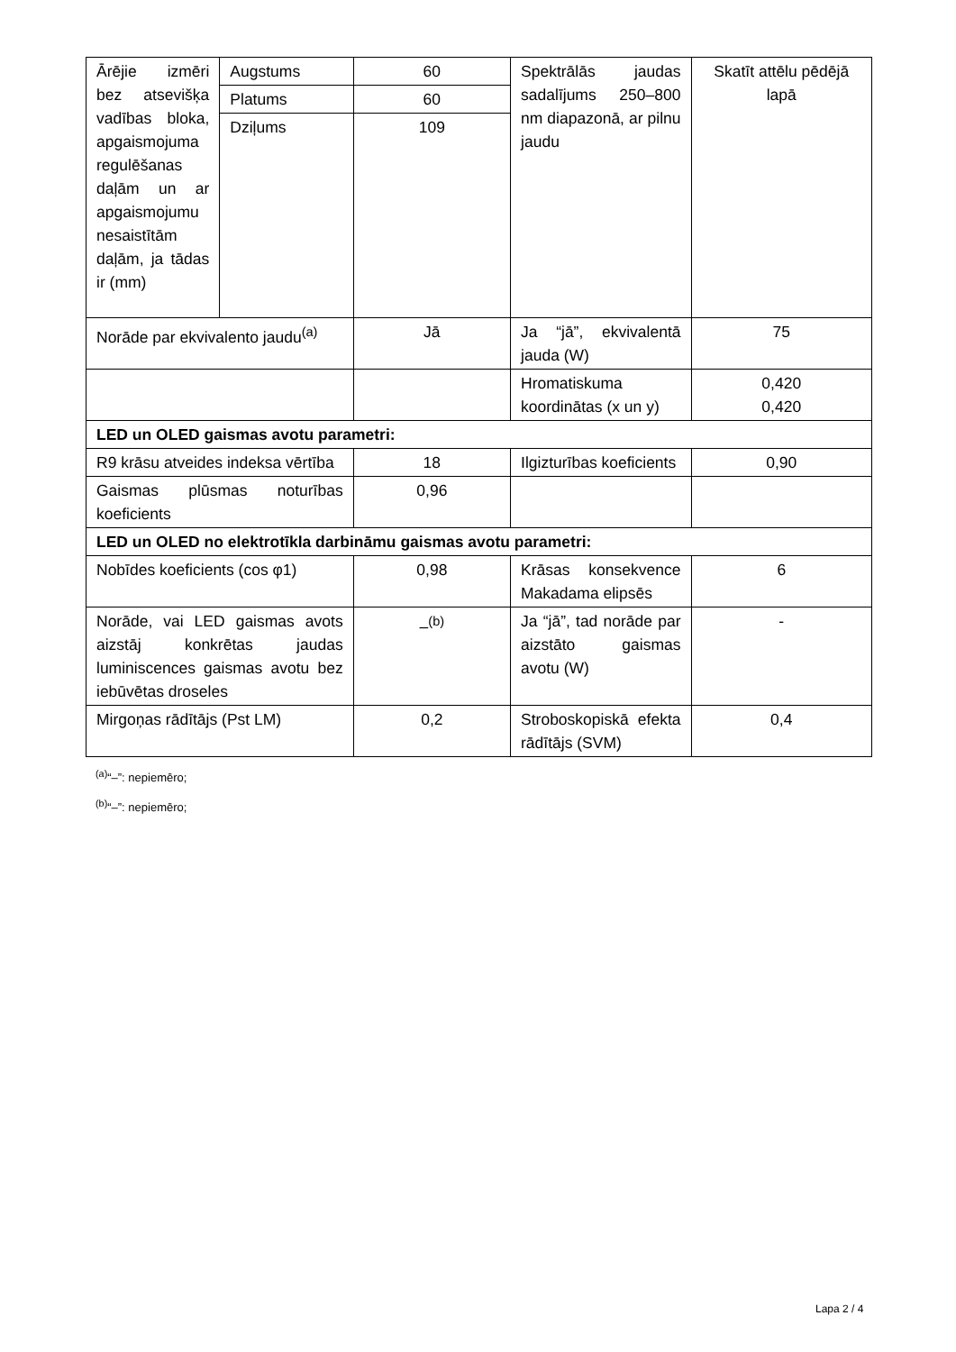| Ārējie izmēri bez atsevišķa vadības bloka, apgaismojuma regulēšanas daļām un ar apgaismojumu nesaistītām daļām, ja tādas ir (mm) | Augstums | 60 | Spektrālās jaudas sadalījums 250–800 nm diapazonā, ar pilnu jaudu | Skatīt attēlu pēdējā lapā |
| | Platums | 60 | | |
| | Dziļums | 109 | | |
| Norāde par ekvivalento jaudu<sup>(a)</sup> | | Jā | Ja “jā”, ekvivalentā jauda (W) | 75 |
| | | | Hromatiskuma koordinātas (x un y) | 0,420 0,420 |
| LED un OLED gaismas avotu parametri: | | | | |
| R9 krāsu atveides indeksa vērtība | | 18 | Ilgizturības koeficients | 0,90 |
| Gaismas plūsmas noturības koeficients | | 0,96 | | |
| LED un OLED no elektrotīkla darbināmu gaismas avotu parametri: | | | | |
| Nobīdes koeficients (cos φ1) | | 0,98 | Krāsas konsekvence Makadama elipsēs | 6 |
| Norāde, vai LED gaismas avots aizstāj konkrētas jaudas luminiscences gaismas avotu bez iebūvētas droseles | | –<sup>(b)</sup> | Ja “jā”, tad norāde par aizstāto gaismas avotu (W) | - |
| Mirgoņas rādītājs (Pst LM) | | 0,2 | Stroboskopiskā efekta rādītājs (SVM) | 0,4 |
<sup>(a)</sup> “–”: nepiemēro;
<sup>(b)</sup> “–”: nepiemēro;
Lapa 2 / 4